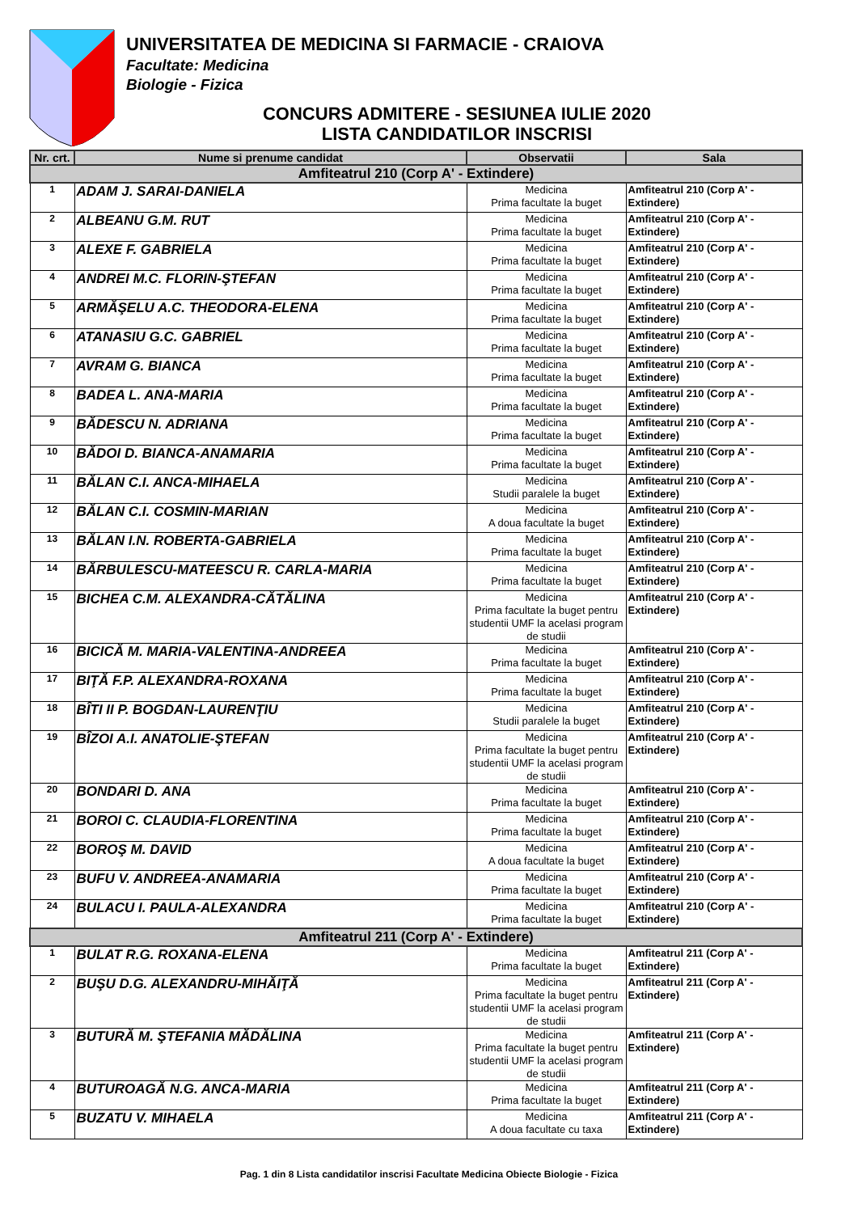UNIVERSITATEA DE MEDICINA SI FARMACIE - CRAIOVA
Facultate: Medicina
Biologie - Fizica
CONCURS ADMITERE - SESIUNEA IULIE 2020
LISTA CANDIDATILOR INSCRISI
| Nr. crt. | Nume si prenume candidat | Observatii | Sala |
| --- | --- | --- | --- |
| Amfiteatrul 210 (Corp A' - Extindere) | | | |
| 1 | ADAM J. SARAI-DANIELA | Medicina Prima facultate la buget | Amfiteatrul 210 (Corp A' - Extindere) |
| 2 | ALBEANU G.M. RUT | Medicina Prima facultate la buget | Amfiteatrul 210 (Corp A' - Extindere) |
| 3 | ALEXE F. GABRIELA | Medicina Prima facultate la buget | Amfiteatrul 210 (Corp A' - Extindere) |
| 4 | ANDREI M.C. FLORIN-ŞTEFAN | Medicina Prima facultate la buget | Amfiteatrul 210 (Corp A' - Extindere) |
| 5 | ARMĂŞELU A.C. THEODORA-ELENA | Medicina Prima facultate la buget | Amfiteatrul 210 (Corp A' - Extindere) |
| 6 | ATANASIU G.C. GABRIEL | Medicina Prima facultate la buget | Amfiteatrul 210 (Corp A' - Extindere) |
| 7 | AVRAM G. BIANCA | Medicina Prima facultate la buget | Amfiteatrul 210 (Corp A' - Extindere) |
| 8 | BADEA L. ANA-MARIA | Medicina Prima facultate la buget | Amfiteatrul 210 (Corp A' - Extindere) |
| 9 | BĂDESCU N. ADRIANA | Medicina Prima facultate la buget | Amfiteatrul 210 (Corp A' - Extindere) |
| 10 | BĂDOI D. BIANCA-ANAMARIA | Medicina Prima facultate la buget | Amfiteatrul 210 (Corp A' - Extindere) |
| 11 | BĂLAN C.I. ANCA-MIHAELA | Medicina Studii paralele la buget | Amfiteatrul 210 (Corp A' - Extindere) |
| 12 | BĂLAN C.I. COSMIN-MARIAN | Medicina A doua facultate la buget | Amfiteatrul 210 (Corp A' - Extindere) |
| 13 | BĂLAN I.N. ROBERTA-GABRIELA | Medicina Prima facultate la buget | Amfiteatrul 210 (Corp A' - Extindere) |
| 14 | BĂRBULESCU-MATEESCU R. CARLA-MARIA | Medicina Prima facultate la buget | Amfiteatrul 210 (Corp A' - Extindere) |
| 15 | BICHEA C.M. ALEXANDRA-CĂTĂLINA | Medicina Prima facultate la buget pentru studentii UMF la acelasi program de studii | Amfiteatrul 210 (Corp A' - Extindere) |
| 16 | BICICĂ M. MARIA-VALENTINA-ANDREEA | Medicina Prima facultate la buget | Amfiteatrul 210 (Corp A' - Extindere) |
| 17 | BIŢĂ F.P. ALEXANDRA-ROXANA | Medicina Prima facultate la buget | Amfiteatrul 210 (Corp A' - Extindere) |
| 18 | BÎTI II P. BOGDAN-LAURENŢIU | Medicina Studii paralele la buget | Amfiteatrul 210 (Corp A' - Extindere) |
| 19 | BÎZOI A.I. ANATOLIE-ŞTEFAN | Medicina Prima facultate la buget pentru studentii UMF la acelasi program de studii | Amfiteatrul 210 (Corp A' - Extindere) |
| 20 | BONDARI D. ANA | Medicina Prima facultate la buget | Amfiteatrul 210 (Corp A' - Extindere) |
| 21 | BOROI C. CLAUDIA-FLORENTINA | Medicina Prima facultate la buget | Amfiteatrul 210 (Corp A' - Extindere) |
| 22 | BOROŞ M. DAVID | Medicina A doua facultate la buget | Amfiteatrul 210 (Corp A' - Extindere) |
| 23 | BUFU V. ANDREEA-ANAMARIA | Medicina Prima facultate la buget | Amfiteatrul 210 (Corp A' - Extindere) |
| 24 | BULACU I. PAULA-ALEXANDRA | Medicina Prima facultate la buget | Amfiteatrul 210 (Corp A' - Extindere) |
| Amfiteatrul 211 (Corp A' - Extindere) | | | |
| 1 | BULAT R.G. ROXANA-ELENA | Medicina Prima facultate la buget | Amfiteatrul 211 (Corp A' - Extindere) |
| 2 | BUŞU D.G. ALEXANDRU-MIHĂIŢĂ | Medicina Prima facultate la buget pentru studentii UMF la acelasi program de studii | Amfiteatrul 211 (Corp A' - Extindere) |
| 3 | BUTURĂ M. ŞTEFANIA MĂDĂLINA | Medicina Prima facultate la buget pentru studentii UMF la acelasi program de studii | Amfiteatrul 211 (Corp A' - Extindere) |
| 4 | BUTUROAGĂ N.G. ANCA-MARIA | Medicina Prima facultate la buget | Amfiteatrul 211 (Corp A' - Extindere) |
| 5 | BUZATU V. MIHAELA | Medicina A doua facultate cu taxa | Amfiteatrul 211 (Corp A' - Extindere) |
Pag. 1 din 8 Lista candidatilor inscrisi Facultate Medicina Obiecte Biologie - Fizica